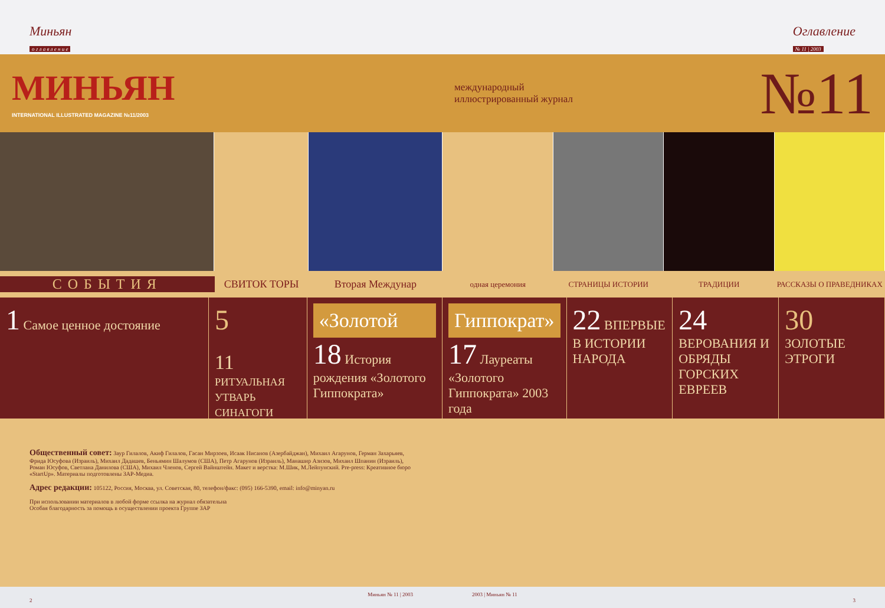Миньян
о г л а в л е н и е
МИНЬЯН
INTERNATIONAL ILLUSTRATED MAGAZINE №11/2003
СОБЫТИЯ
СВИТОК ТОРЫ Вторая Междунар
1 Самое ценное достояние
5
11 РИТУАЛЬНАЯ УТВАРЬ СИНАГОГИ
«Золотой
18 История рождения «Золотого Гиппократа»
Общественный совет: Заур Гилалов, Акиф Гилалов, Гасан Мирзоев, Исаак Нисанов (Азербайджан), Михаил Агарунов, Герман Захарьяев, Фрида Юсуфова (Израиль), Михаил Дадашев, Беньямин Шалумов (США), Петр Агарунов (Израиль), Манашир Азизов, Михаил Шпанин (Израиль), Роман Юсуфов, Светлана Данилова (США), Михаил Членов, Сергей Вайнштейн. Макет и верстка: М.Шик, М.Лейпунский. Pre-press: Креативное бюро «StartUp». Материалы подготовлены ЗАР-Медиа.
Адрес редакции: 105122, Россия, Москва, ул. Советская, 80, телефон/факс: (095) 166-5390, email: info@minyan.ru
При использовании материалов в любой форме ссылка на журнал обязательна
Особая благодарность за помощь в осуществлении проекта Группе ЗАР
Миньян № 11 | 2003
2
Оглавление
№ 11 | 2003
международный
иллюстрированный журнал
№11
одная церемония СТРАНИЦЫ ИСТОРИИ ТРАДИЦИИ РАССКАЗЫ О ПРАВЕДНИКАХ
Гиппократ»
17 Лауреаты «Золотого Гиппократа» 2003 года
22 ВПЕРВЫЕ В ИСТОРИИ НАРОДА
24 ВЕРОВАНИЯ И ОБРЯДЫ ГОРСКИХ ЕВРЕЕВ
30
ЗОЛОТЫЕ ЭТРОГИ
2003 | Миньян № 11
3